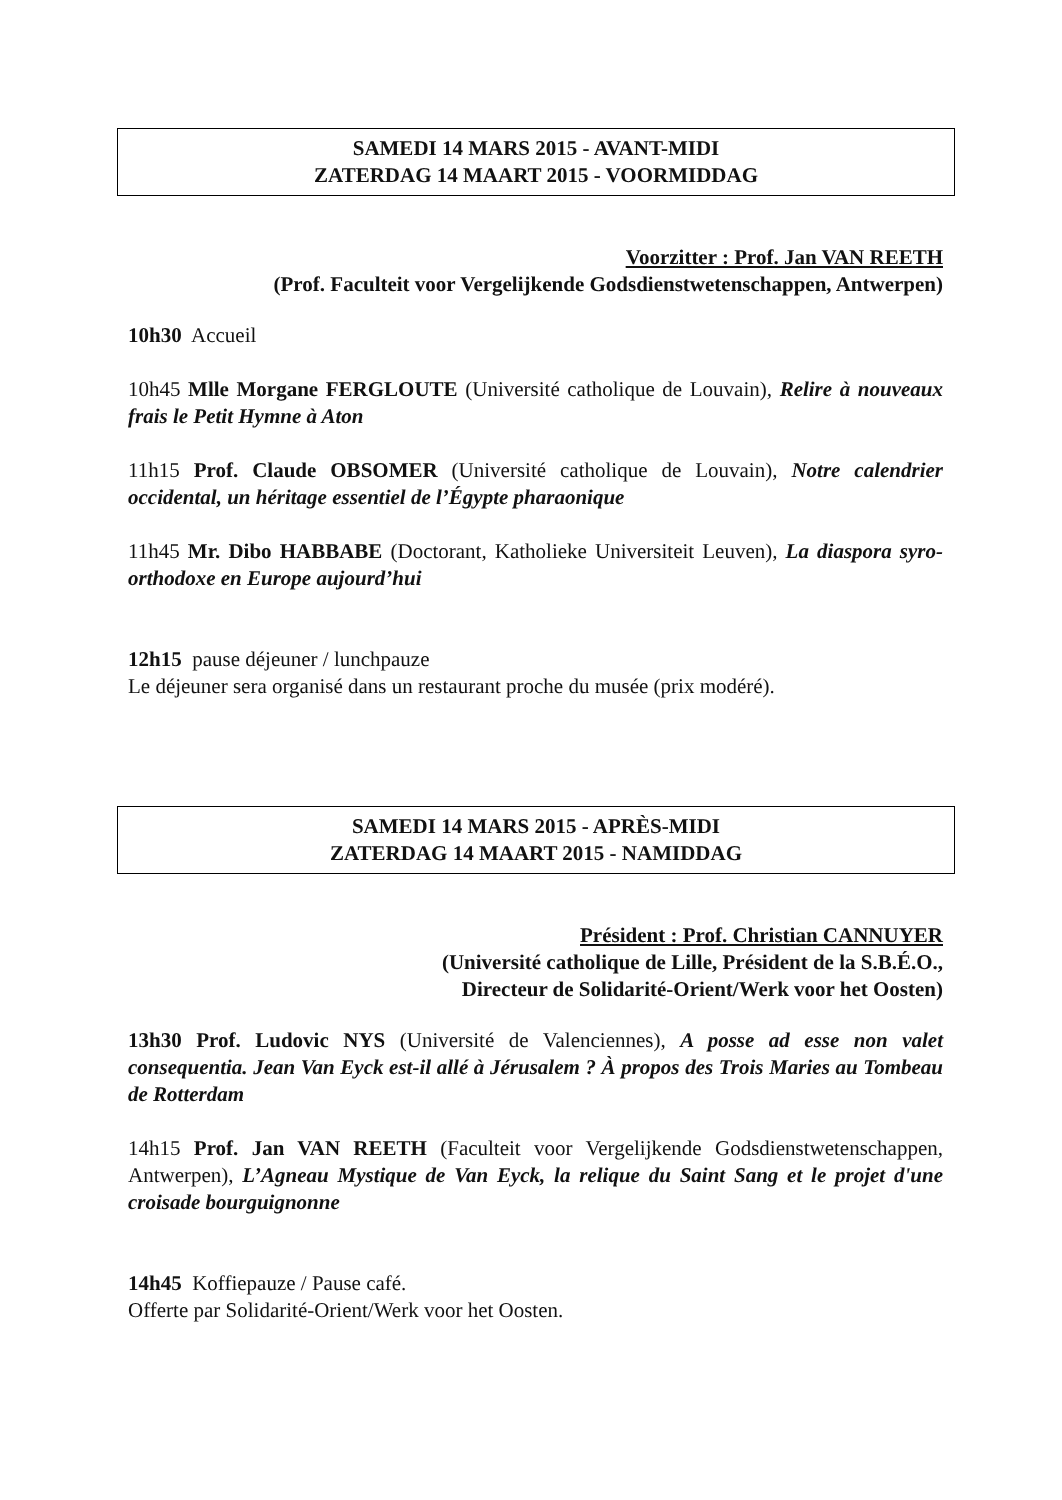SAMEDI 14 MARS 2015 - AVANT-MIDI
ZATERDAG 14 MAART 2015 - VOORMIDDAG
Voorzitter : Prof. Jan VAN REETH
(Prof. Faculteit voor Vergelijkende Godsdienstwetenschappen, Antwerpen)
10h30 Accueil
10h45 Mlle Morgane FERGLOUTE (Université catholique de Louvain), Relire à nouveaux frais le Petit Hymne à Aton
11h15 Prof. Claude OBSOMER (Université catholique de Louvain), Notre calendrier occidental, un héritage essentiel de l’Égypte pharaonique
11h45 Mr. Dibo HABBABE (Doctorant, Katholieke Universiteit Leuven), La diaspora syro-orthodoxe en Europe aujourd’hui
12h15 pause déjeuner / lunchpauze
Le déjeuner sera organisé dans un restaurant proche du musée (prix modéré).
SAMEDI 14 MARS 2015 - APRÈS-MIDI
ZATERDAG 14 MAART 2015 - NAMIDDAG
Président : Prof. Christian CANNUYER
(Université catholique de Lille, Président de la S.B.É.O.,
Directeur de Solidarité-Orient/Werk voor het Oosten)
13h30 Prof. Ludovic NYS (Université de Valenciennes), A posse ad esse non valet consequentia. Jean Van Eyck est-il allé à Jérusalem ? À propos des Trois Maries au Tombeau de Rotterdam
14h15 Prof. Jan VAN REETH (Faculteit voor Vergelijkende Godsdienstwetenschappen, Antwerpen), L’Agneau Mystique de Van Eyck, la relique du Saint Sang et le projet d'une croisade bourguignonne
14h45 Koffiepauze / Pause café.
Offerte par Solidarité-Orient/Werk voor het Oosten.